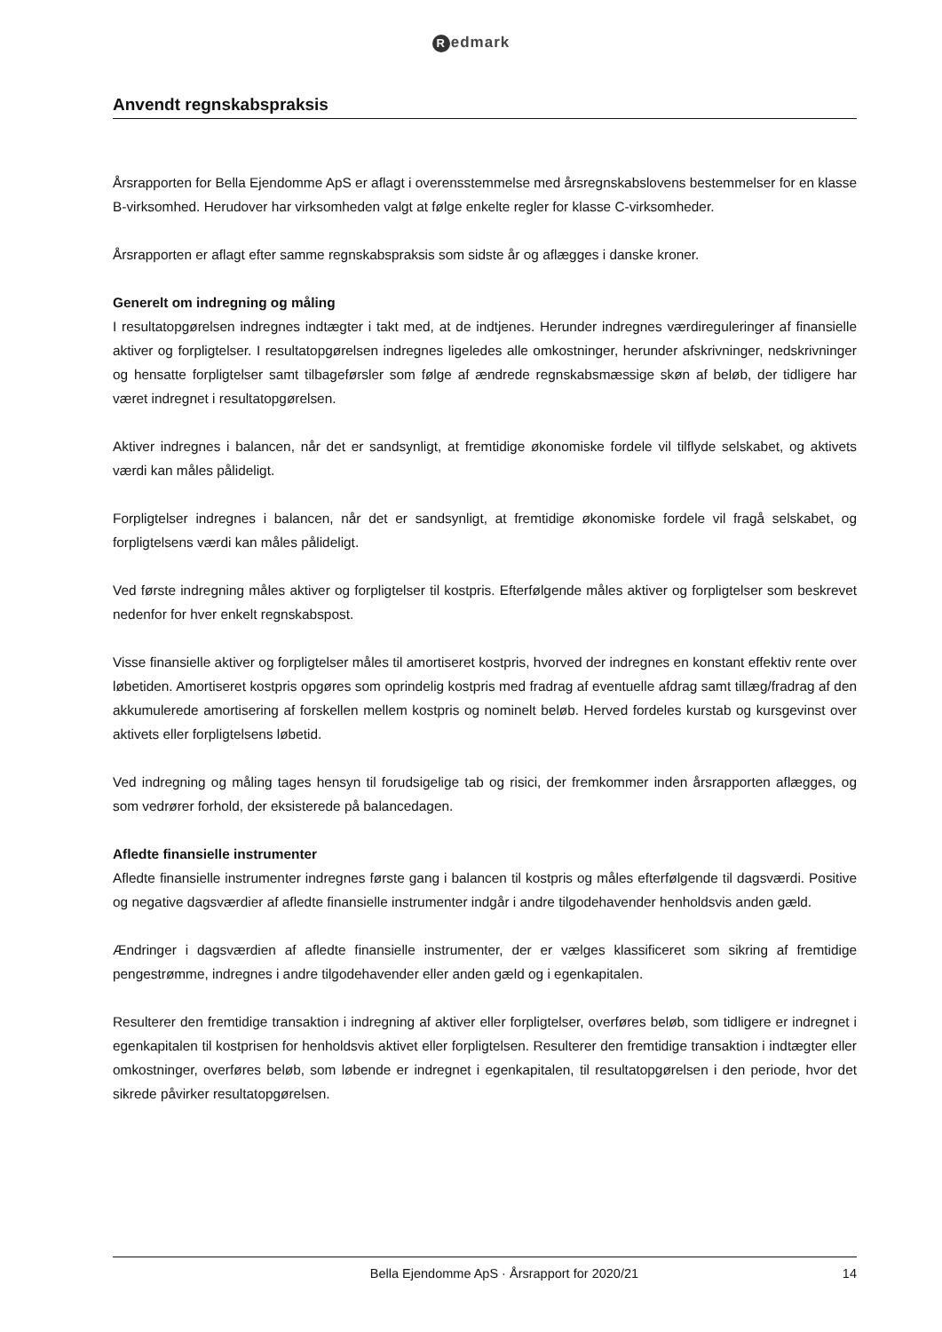Redmark
Anvendt regnskabspraksis
Årsrapporten for Bella Ejendomme ApS er aflagt i overensstemmelse med årsregnskabslovens bestem­melser for en klasse B-virksomhed. Herudover har virksomheden valgt at følge enkelte regler for klasse C-virksomheder.
Årsrapporten er aflagt efter samme regnskabspraksis som sidste år og aflægges i danske kroner.
Generelt om indregning og måling
I resultatopgørelsen indregnes indtægter i takt med, at de indtjenes. Herunder indregnes værdiregule­ringer af finansielle aktiver og forpligtelser. I resultatopgørelsen indregnes ligeledes alle omkostninger, herunder afskrivninger, nedskrivninger og hensatte forpligtelser samt tilbageførsler som følge af ændre­de regnskabsmæssige skøn af beløb, der tidligere har været indregnet i resultatopgørelsen.
Aktiver indregnes i balancen, når det er sandsynligt, at fremtidige økonomiske fordele vil tilflyde sel­skabet, og aktivets værdi kan måles pålideligt.
Forpligtelser indregnes i balancen, når det er sandsynligt, at fremtidige økonomiske fordele vil fragå sel­skabet, og forpligtelsens værdi kan måles pålideligt.
Ved første indregning måles aktiver og forpligtelser til kostpris. Efterfølgende måles aktiver og forplig­telser som beskrevet nedenfor for hver enkelt regnskabspost.
Visse finansielle aktiver og forpligtelser måles til amortiseret kostpris, hvorved der indregnes en kon­stant effektiv rente over løbetiden. Amortiseret kostpris opgøres som oprindelig kostpris med fradrag af eventuelle afdrag samt tillæg/fradrag af den akkumulerede amortisering af forskellen mellem kostpris og nominelt beløb. Herved fordeles kurstab og kursgevinst over aktivets eller forpligtelsens løbetid.
Ved indregning og måling tages hensyn til forudsigelige tab og risici, der fremkommer inden årsrappor­ten aflægges, og som vedrører forhold, der eksisterede på balancedagen.
Afledte finansielle instrumenter
Afledte finansielle instrumenter indregnes første gang i balancen til kostpris og måles efterfølgende til dagsværdi. Positive og negative dagsværdier af afledte finansielle instrumenter indgår i andre tilgodeha­vender henholdsvis anden gæld.
Ændringer i dagsværdien af afledte finansielle instrumenter, der er vælges klassificeret som sikring af fremtidige pengestrømme, indregnes i andre tilgodehavender eller anden gæld og i egenkapitalen.
Resulterer den fremtidige transaktion i indregning af aktiver eller forpligtelser, overføres beløb, som tid­ligere er indregnet i egenkapitalen til kostprisen for henholdsvis aktivet eller forpligtelsen. Resulterer den fremtidige transaktion i indtægter eller omkostninger, overføres beløb, som løbende er indregnet i egenkapitalen, til resultatopgørelsen i den periode, hvor det sikrede påvirker resultatopgørelsen.
Bella Ejendomme ApS · Årsrapport for 2020/21 14